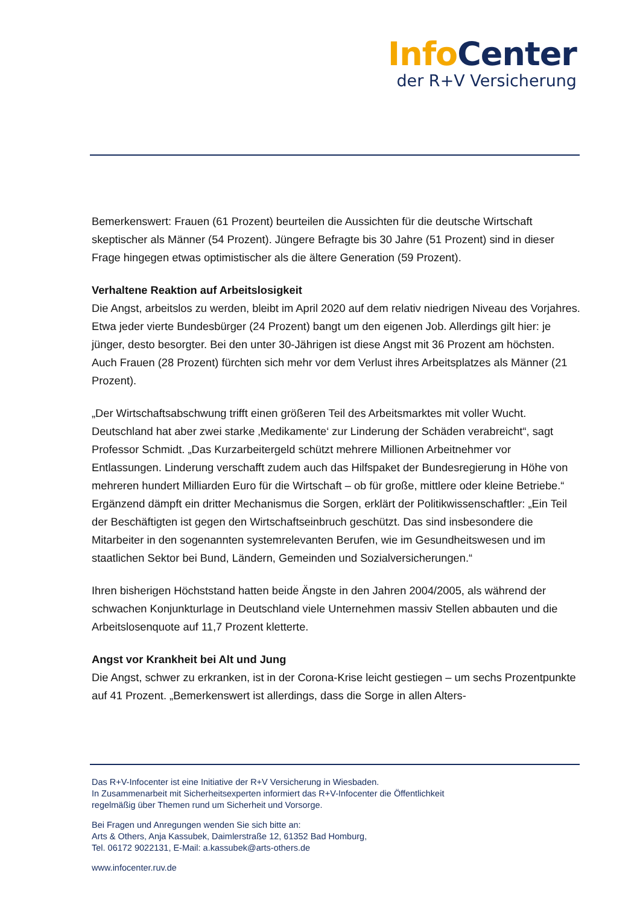Info Center
der R+V Versicherung
Bemerkenswert: Frauen (61 Prozent) beurteilen die Aussichten für die deutsche Wirtschaft skeptischer als Männer (54 Prozent). Jüngere Befragte bis 30 Jahre (51 Prozent) sind in dieser Frage hingegen etwas optimistischer als die ältere Generation (59 Prozent).
Verhaltene Reaktion auf Arbeitslosigkeit
Die Angst, arbeitslos zu werden, bleibt im April 2020 auf dem relativ niedrigen Niveau des Vorjahres. Etwa jeder vierte Bundesbürger (24 Prozent) bangt um den eigenen Job. Allerdings gilt hier: je jünger, desto besorgter. Bei den unter 30-Jährigen ist diese Angst mit 36 Prozent am höchsten. Auch Frauen (28 Prozent) fürchten sich mehr vor dem Verlust ihres Arbeitsplatzes als Männer (21 Prozent).
„Der Wirtschaftsabschwung trifft einen größeren Teil des Arbeitsmarktes mit voller Wucht. Deutschland hat aber zwei starke ‚Medikamente‘ zur Linderung der Schäden verabreicht“, sagt Professor Schmidt. „Das Kurzarbeitergeld schützt mehrere Millionen Arbeitnehmer vor Entlassungen. Linderung verschafft zudem auch das Hilfspaket der Bundesregierung in Höhe von mehreren hundert Milliarden Euro für die Wirtschaft – ob für große, mittlere oder kleine Betriebe.“ Ergänzend dämpft ein dritter Mechanismus die Sorgen, erklärt der Politikwissenschaftler: „Ein Teil der Beschäftigten ist gegen den Wirtschaftseinbruch geschützt. Das sind insbesondere die Mitarbeiter in den sogenannten systemrelevanten Berufen, wie im Gesundheitswesen und im staatlichen Sektor bei Bund, Ländern, Gemeinden und Sozialversicherungen.“
Ihren bisherigen Höchststand hatten beide Ängste in den Jahren 2004/2005, als während der schwachen Konjunkturlage in Deutschland viele Unternehmen massiv Stellen abbauten und die Arbeitslosenquote auf 11,7 Prozent kletterte.
Angst vor Krankheit bei Alt und Jung
Die Angst, schwer zu erkranken, ist in der Corona-Krise leicht gestiegen – um sechs Prozentpunkte auf 41 Prozent. „Bemerkenswert ist allerdings, dass die Sorge in allen Alters-
Das R+V-Infocenter ist eine Initiative der R+V Versicherung in Wiesbaden.
In Zusammenarbeit mit Sicherheitsexperten informiert das R+V-Infocenter die Öffentlichkeit
regelmäßig über Themen rund um Sicherheit und Vorsorge.
Bei Fragen und Anregungen wenden Sie sich bitte an:
Arts & Others, Anja Kassubek, Daimlerstraße 12, 61352 Bad Homburg,
Tel. 06172 9022131, E-Mail: a.kassubek@arts-others.de
www.infocenter.ruv.de